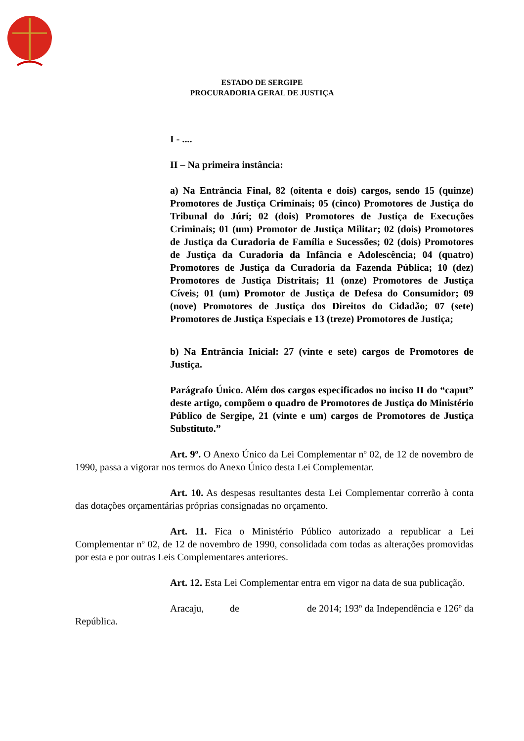ESTADO DE SERGIPE
PROCURADORIA GERAL DE JUSTIÇA
I - ....
II – Na primeira instância:
a) Na Entrância Final, 82 (oitenta e dois) cargos, sendo 15 (quinze) Promotores de Justiça Criminais; 05 (cinco) Promotores de Justiça do Tribunal do Júri; 02 (dois) Promotores de Justiça de Execuções Criminais; 01 (um) Promotor de Justiça Militar; 02 (dois) Promotores de Justiça da Curadoria de Família e Sucessões; 02 (dois) Promotores de Justiça da Curadoria da Infância e Adolescência; 04 (quatro) Promotores de Justiça da Curadoria da Fazenda Pública; 10 (dez) Promotores de Justiça Distritais; 11 (onze) Promotores de Justiça Cíveis; 01 (um) Promotor de Justiça de Defesa do Consumidor; 09 (nove) Promotores de Justiça dos Direitos do Cidadão; 07 (sete) Promotores de Justiça Especiais e 13 (treze) Promotores de Justiça;
b) Na Entrância Inicial: 27 (vinte e sete) cargos de Promotores de Justiça.
Parágrafo Único. Além dos cargos especificados no inciso II do “caput” deste artigo, compõem o quadro de Promotores de Justiça do Ministério Público de Sergipe, 21 (vinte e um) cargos de Promotores de Justiça Substituto.”
Art. 9º. O Anexo Único da Lei Complementar nº 02, de 12 de novembro de 1990, passa a vigorar nos termos do Anexo Único desta Lei Complementar.
Art. 10. As despesas resultantes desta Lei Complementar correrão à conta das dotações orçamentárias próprias consignadas no orçamento.
Art. 11. Fica o Ministério Público autorizado a republicar a Lei Complementar nº 02, de 12 de novembro de 1990, consolidada com todas as alterações promovidas por esta e por outras Leis Complementares anteriores.
Art. 12. Esta Lei Complementar entra em vigor na data de sua publicação.
Aracaju, de de 2014; 193º da Independência e 126º da República.